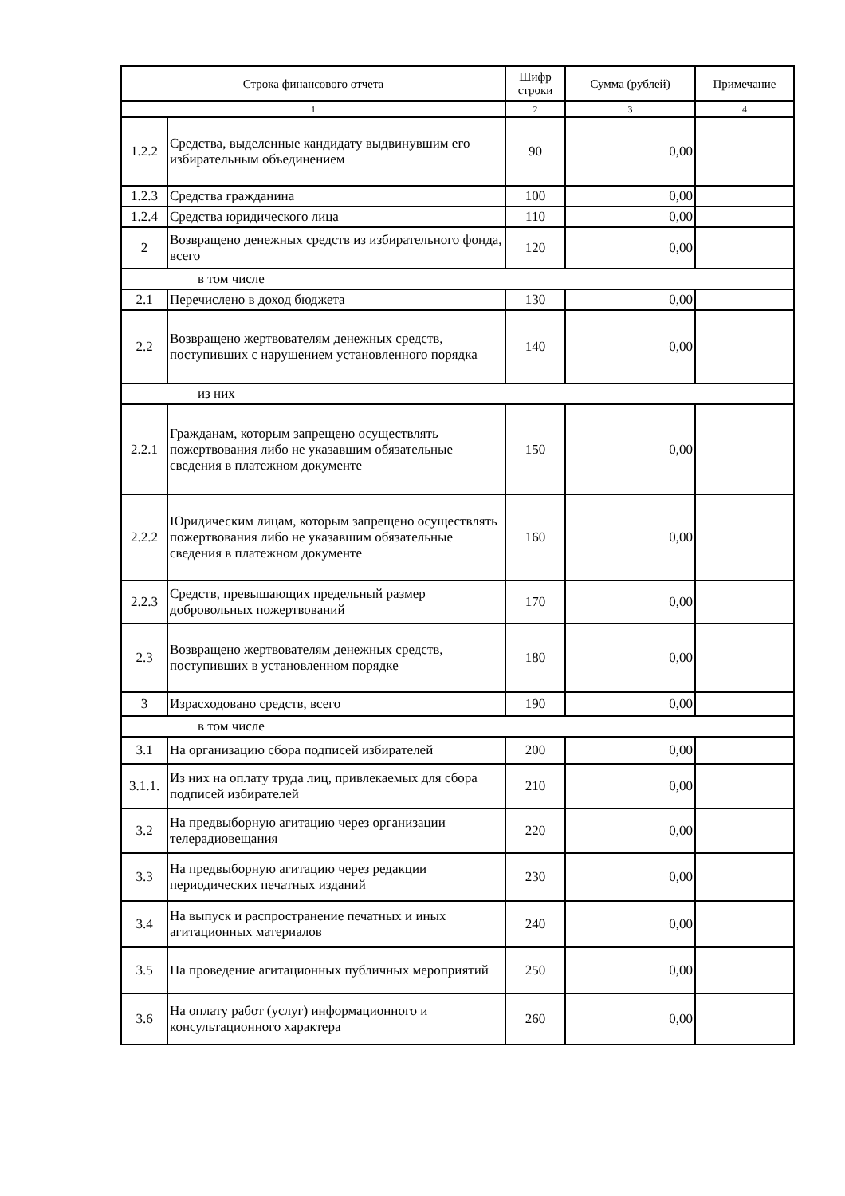| Строка финансового отчета | | Шифр строки | Сумма (рублей) | Примечание |
| --- | --- | --- | --- | --- |
| 1 | | 2 | 3 | 4 |
| 1.2.2 | Средства, выделенные кандидату выдвинувшим его избирательным объединением | 90 | 0,00 | |
| 1.2.3 | Средства гражданина | 100 | 0,00 | |
| 1.2.4 | Средства юридического лица | 110 | 0,00 | |
| 2 | Возвращено денежных средств из избирательного фонда, всего | 120 | 0,00 | |
| в том числе | | | | |
| 2.1 | Перечислено в доход бюджета | 130 | 0,00 | |
| 2.2 | Возвращено жертвователям денежных средств, поступивших с нарушением установленного порядка | 140 | 0,00 | |
| из них | | | | |
| 2.2.1 | Гражданам, которым запрещено осуществлять пожертвования либо не указавшим обязательные сведения в платежном документе | 150 | 0,00 | |
| 2.2.2 | Юридическим лицам, которым запрещено осуществлять пожертвования либо не указавшим обязательные сведения в платежном документе | 160 | 0,00 | |
| 2.2.3 | Средств, превышающих предельный размер добровольных пожертвований | 170 | 0,00 | |
| 2.3 | Возвращено жертвователям денежных средств, поступивших в установленном порядке | 180 | 0,00 | |
| 3 | Израсходовано средств, всего | 190 | 0,00 | |
| в том числе | | | | |
| 3.1 | На организацию сбора подписей избирателей | 200 | 0,00 | |
| 3.1.1. | Из них на оплату труда лиц, привлекаемых для сбора подписей избирателей | 210 | 0,00 | |
| 3.2 | На предвыборную агитацию через организации телерадиовещания | 220 | 0,00 | |
| 3.3 | На предвыборную агитацию через редакции периодических печатных изданий | 230 | 0,00 | |
| 3.4 | На выпуск и распространение печатных и иных агитационных материалов | 240 | 0,00 | |
| 3.5 | На проведение агитационных публичных мероприятий | 250 | 0,00 | |
| 3.6 | На оплату работ (услуг) информационного и консультационного характера | 260 | 0,00 | |